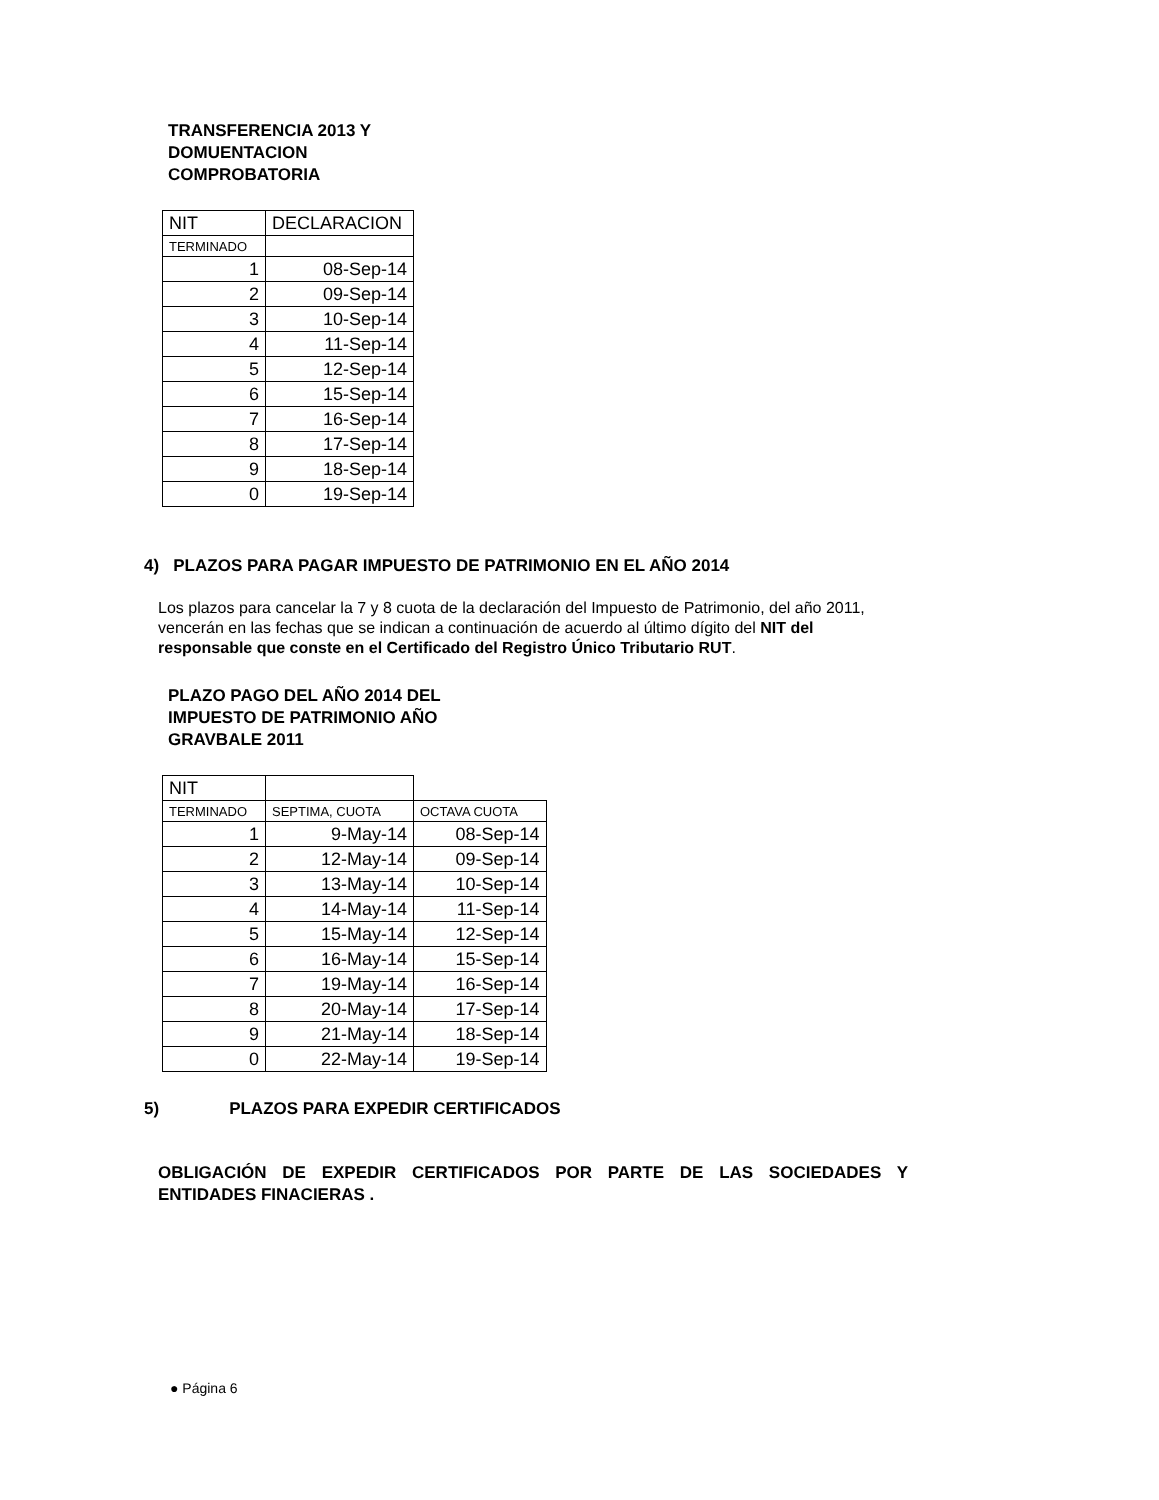TRANSFERENCIA 2013 Y DOMUENTACION COMPROBATORIA
| NIT | DECLARACION |
| TERMINADO | |
| 1 | 08-Sep-14 |
| 2 | 09-Sep-14 |
| 3 | 10-Sep-14 |
| 4 | 11-Sep-14 |
| 5 | 12-Sep-14 |
| 6 | 15-Sep-14 |
| 7 | 16-Sep-14 |
| 8 | 17-Sep-14 |
| 9 | 18-Sep-14 |
| 0 | 19-Sep-14 |
4) PLAZOS PARA PAGAR IMPUESTO DE PATRIMONIO EN EL AÑO 2014
Los plazos para cancelar la 7 y 8 cuota de la declaración del Impuesto de Patrimonio, del año 2011, vencerán en las fechas que se indican a continuación de acuerdo al último dígito del NIT del responsable que conste en el Certificado del Registro Único Tributario RUT.
PLAZO PAGO DEL AÑO 2014 DEL IMPUESTO DE PATRIMONIO AÑO GRAVBALE 2011
| NIT | | |
| TERMINADO | SEPTIMA, CUOTA | OCTAVA CUOTA |
| 1 | 9-May-14 | 08-Sep-14 |
| 2 | 12-May-14 | 09-Sep-14 |
| 3 | 13-May-14 | 10-Sep-14 |
| 4 | 14-May-14 | 11-Sep-14 |
| 5 | 15-May-14 | 12-Sep-14 |
| 6 | 16-May-14 | 15-Sep-14 |
| 7 | 19-May-14 | 16-Sep-14 |
| 8 | 20-May-14 | 17-Sep-14 |
| 9 | 21-May-14 | 18-Sep-14 |
| 0 | 22-May-14 | 19-Sep-14 |
5) PLAZOS PARA EXPEDIR CERTIFICADOS
OBLIGACIÓN DE EXPEDIR CERTIFICADOS POR PARTE DE LAS SOCIEDADES Y ENTIDADES FINACIERAS .
● Página 6